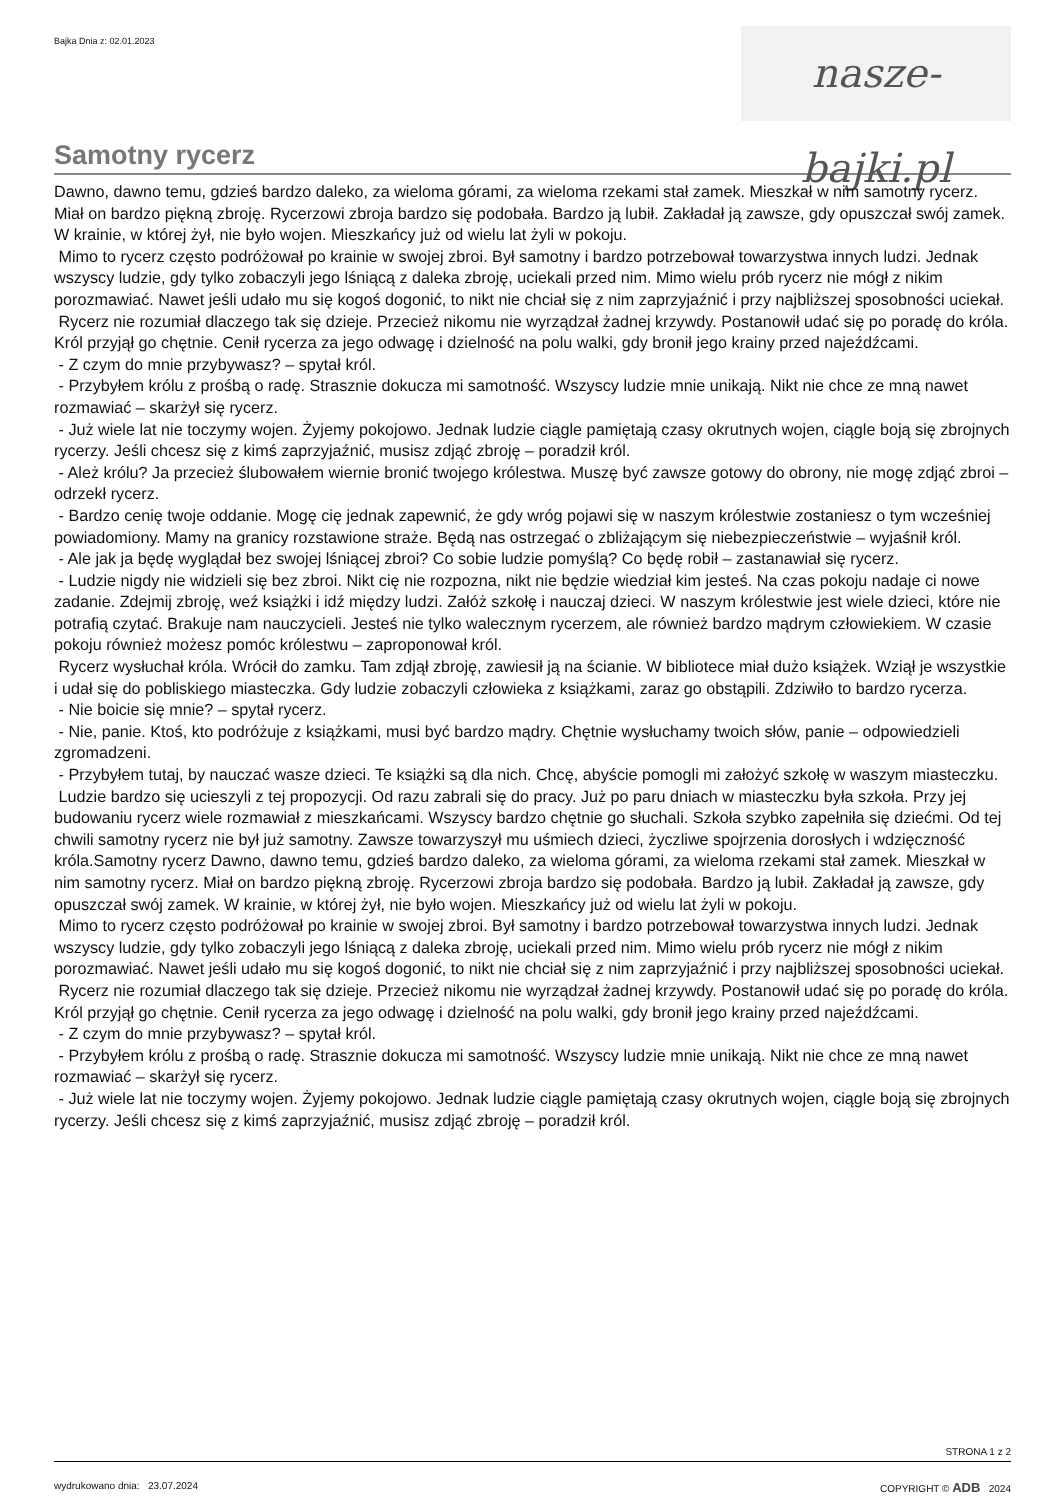Bajka Dnia z: 02.01.2023
nasze-bajki.pl
Samotny rycerz
Dawno, dawno temu, gdzieś bardzo daleko, za wieloma górami, za wieloma rzekami stał zamek. Mieszkał w nim samotny rycerz. Miał on bardzo piękną zbroję. Rycerzowi zbroja bardzo się podobała. Bardzo ją lubił. Zakładał ją zawsze, gdy opuszczał swój zamek. W krainie, w której żył, nie było wojen. Mieszkańcy już od wielu lat żyli w pokoju.
Mimo to rycerz często podróżował po krainie w swojej zbroi. Był samotny i bardzo potrzebował towarzystwa innych ludzi. Jednak wszyscy ludzie, gdy tylko zobaczyli jego lśniącą z daleka zbroję, uciekali przed nim. Mimo wielu prób rycerz nie mógł z nikim porozmawiać. Nawet jeśli udało mu się kogoś dogonić, to nikt nie chciał się z nim zaprzyjaźnić i przy najbliższej sposobności uciekał.
Rycerz nie rozumiał dlaczego tak się dzieje. Przecież nikomu nie wyrządzał żadnej krzywdy. Postanowił udać się po poradę do króla. Król przyjął go chętnie. Cenił rycerza za jego odwagę i dzielność na polu walki, gdy bronił jego krainy przed najeźdźcami.
- Z czym do mnie przybywasz? – spytał król.
- Przybyłem królu z prośbą o radę. Strasznie dokucza mi samotność. Wszyscy ludzie mnie unikają. Nikt nie chce ze mną nawet rozmawiać – skarżył się rycerz.
- Już wiele lat nie toczymy wojen. Żyjemy pokojowo. Jednak ludzie ciągle pamiętają czasy okrutnych wojen, ciągle boją się zbrojnych rycerzy. Jeśli chcesz się z kimś zaprzyjaźnić, musisz zdjąć zbroję – poradził król.
- Ależ królu? Ja przecież ślubowałem wiernie bronić twojego królestwa. Muszę być zawsze gotowy do obrony, nie mogę zdjąć zbroi – odrzekł rycerz.
- Bardzo cenię twoje oddanie. Mogę cię jednak zapewnić, że gdy wróg pojawi się w naszym królestwie zostaniesz o tym wcześniej powiadomiony. Mamy na granicy rozstawione straże. Będą nas ostrzegać o zbliżającym się niebezpieczeństwie – wyjaśnił król.
- Ale jak ja będę wyglądał bez swojej lśniącej zbroi? Co sobie ludzie pomyślą? Co będę robił – zastanawiał się rycerz.
- Ludzie nigdy nie widzieli się bez zbroi. Nikt cię nie rozpozna, nikt nie będzie wiedział kim jesteś. Na czas pokoju nadaje ci nowe zadanie. Zdejmij zbroję, weź książki i idź między ludzi. Załóż szkołę i nauczaj dzieci. W naszym królestwie jest wiele dzieci, które nie potrafią czytać. Brakuje nam nauczycieli. Jesteś nie tylko walecznym rycerzem, ale również bardzo mądrym człowiekiem. W czasie pokoju również możesz pomóc królestwu – zaproponował król.
Rycerz wysłuchał króla. Wrócił do zamku. Tam zdjął zbroję, zawiesił ją na ścianie. W bibliotece miał dużo książek. Wziął je wszystkie i udał się do pobliskiego miasteczka. Gdy ludzie zobaczyli człowieka z książkami, zaraz go obstąpili. Zdziwiło to bardzo rycerza.
- Nie boicie się mnie? – spytał rycerz.
- Nie, panie. Ktoś, kto podróżuje z książkami, musi być bardzo mądry. Chętnie wysłuchamy twoich słów, panie – odpowiedzieli zgromadzeni.
- Przybyłem tutaj, by nauczać wasze dzieci. Te książki są dla nich. Chcę, abyście pomogli mi założyć szkołę w waszym miasteczku.
Ludzie bardzo się ucieszyli z tej propozycji. Od razu zabrali się do pracy. Już po paru dniach w miasteczku była szkoła. Przy jej budowaniu rycerz wiele rozmawiał z mieszkańcami. Wszyscy bardzo chętnie go słuchali. Szkoła szybko zapełniła się dziećmi. Od tej chwili samotny rycerz nie był już samotny. Zawsze towarzyszył mu uśmiech dzieci, życzliwe spojrzenia dorosłych i wdzięczność króla.Samotny rycerz Dawno, dawno temu, gdzieś bardzo daleko, za wieloma górami, za wieloma rzekami stał zamek. Mieszkał w nim samotny rycerz. Miał on bardzo piękną zbroję. Rycerzowi zbroja bardzo się podobała. Bardzo ją lubił. Zakładał ją zawsze, gdy opuszczał swój zamek. W krainie, w której żył, nie było wojen. Mieszkańcy już od wielu lat żyli w pokoju.
Mimo to rycerz często podróżował po krainie w swojej zbroi. Był samotny i bardzo potrzebował towarzystwa innych ludzi. Jednak wszyscy ludzie, gdy tylko zobaczyli jego lśniącą z daleka zbroję, uciekali przed nim. Mimo wielu prób rycerz nie mógł z nikim porozmawiać. Nawet jeśli udało mu się kogoś dogonić, to nikt nie chciał się z nim zaprzyjaźnić i przy najbliższej sposobności uciekał.
Rycerz nie rozumiał dlaczego tak się dzieje. Przecież nikomu nie wyrządzał żadnej krzywdy. Postanowił udać się po poradę do króla. Król przyjął go chętnie. Cenił rycerza za jego odwagę i dzielność na polu walki, gdy bronił jego krainy przed najeźdźcami.
- Z czym do mnie przybywasz? – spytał król.
- Przybyłem królu z prośbą o radę. Strasznie dokucza mi samotność. Wszyscy ludzie mnie unikają. Nikt nie chce ze mną nawet rozmawiać – skarżył się rycerz.
- Już wiele lat nie toczymy wojen. Żyjemy pokojowo. Jednak ludzie ciągle pamiętają czasy okrutnych wojen, ciągle boją się zbrojnych rycerzy. Jeśli chcesz się z kimś zaprzyjaźnić, musisz zdjąć zbroję – poradził król.
STRONA 1 z 2
wydrukowano dnia: 23.07.2024 COPYRIGHT © ADB 2024